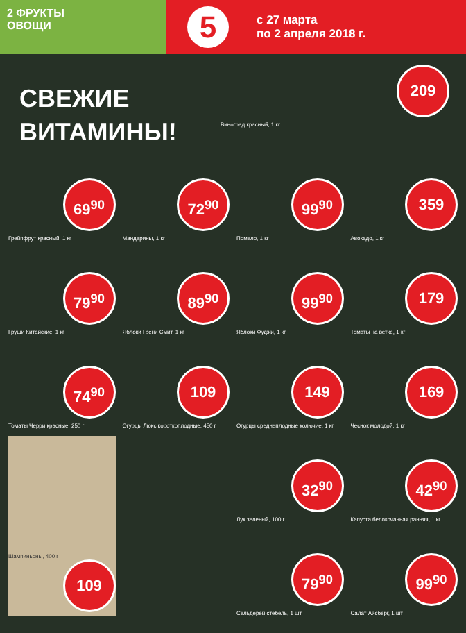2 ФРУКТЫ
ОВОЩИ
5
с 27 марта
по 2 апреля 2018 г.
СВЕЖИЕ ВИТАМИНЫ!
209
Виноград красный, 1 кг
69<sup>90</sup>
Грейпфрут красный, 1 кг
72<sup>90</sup>
Мандарины, 1 кг
99<sup>90</sup>
Помело, 1 кг
359
Авокадо, 1 кг
79<sup>90</sup>
Груши Китайские, 1 кг
89<sup>90</sup>
Яблоки Грени Смит, 1 кг
99<sup>90</sup>
Яблоки Фуджи, 1 кг
179
Томаты на ветке, 1 кг
74<sup>90</sup>
Томаты Черри красные, 250 г
109
Огурцы Люкс короткоплодные, 450 г
149
Огурцы среднеплодные колючие, 1 кг
169
Чеснок молодой, 1 кг
Шампиньоны, 400 г
109
32<sup>90</sup>
Лук зеленый, 100 г
42<sup>90</sup>
Капуста белокочанная ранняя, 1 кг
79<sup>90</sup>
Сельдерей стебель, 1 шт
99<sup>90</sup>
Салат Айсберг, 1 шт